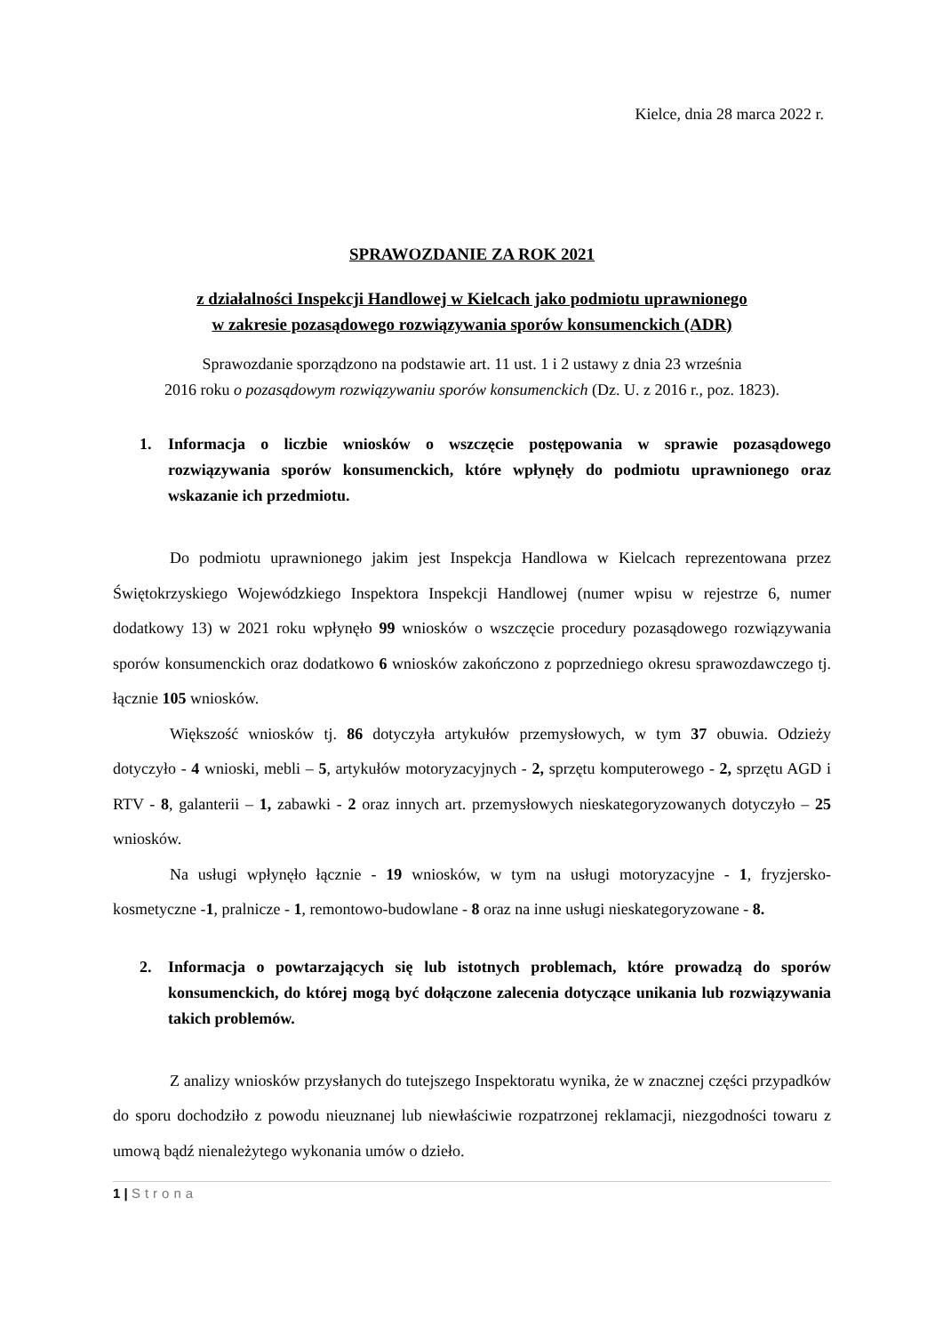Kielce, dnia 28 marca 2022 r.
SPRAWOZDANIE ZA ROK 2021
z działalności Inspekcji Handlowej w Kielcach jako podmiotu uprawnionego
w zakresie pozasądowego rozwiązywania sporów konsumenckich (ADR)
Sprawozdanie sporządzono na podstawie art. 11 ust. 1 i 2 ustawy z dnia 23 września
2016 roku o pozasądowym rozwiązywaniu sporów konsumenckich (Dz. U. z 2016 r., poz. 1823).
1. Informacja o liczbie wniosków o wszczęcie postępowania w sprawie pozasądowego rozwiązywania sporów konsumenckich, które wpłynęły do podmiotu uprawnionego oraz wskazanie ich przedmiotu.
Do podmiotu uprawnionego jakim jest Inspekcja Handlowa w Kielcach reprezentowana przez Świętokrzyskiego Wojewódzkiego Inspektora Inspekcji Handlowej (numer wpisu w rejestrze 6, numer dodatkowy 13) w 2021 roku wpłynęło 99 wniosków o wszczęcie procedury pozasądowego rozwiązywania sporów konsumenckich oraz dodatkowo 6 wniosków zakończono z poprzedniego okresu sprawozdawczego tj. łącznie 105 wniosków.
Większość wniosków tj. 86 dotyczyła artykułów przemysłowych, w tym 37 obuwia. Odzieży dotyczyło - 4 wnioski, mebli – 5, artykułów motoryzacyjnych - 2, sprzętu komputerowego - 2, sprzętu AGD i RTV - 8, galanterii – 1, zabawki - 2 oraz innych art. przemysłowych nieskategoryzowanych dotyczyło – 25 wniosków.
Na usługi wpłynęło łącznie - 19 wniosków, w tym na usługi motoryzacyjne - 1, fryzjersko-kosmetyczne -1, pralnicze - 1, remontowo-budowlane - 8 oraz na inne usługi nieskategoryzowane - 8.
2. Informacja o powtarzających się lub istotnych problemach, które prowadzą do sporów konsumenckich, do której mogą być dołączone zalecenia dotyczące unikania lub rozwiązywania takich problemów.
Z analizy wniosków przysłanych do tutejszego Inspektoratu wynika, że w znacznej części przypadków do sporu dochodziło z powodu nieuznanej lub niewłaściwie rozpatrzonej reklamacji, niezgodności towaru z umową bądź nienależytego wykonania umów o dzieło.
1 | Strona